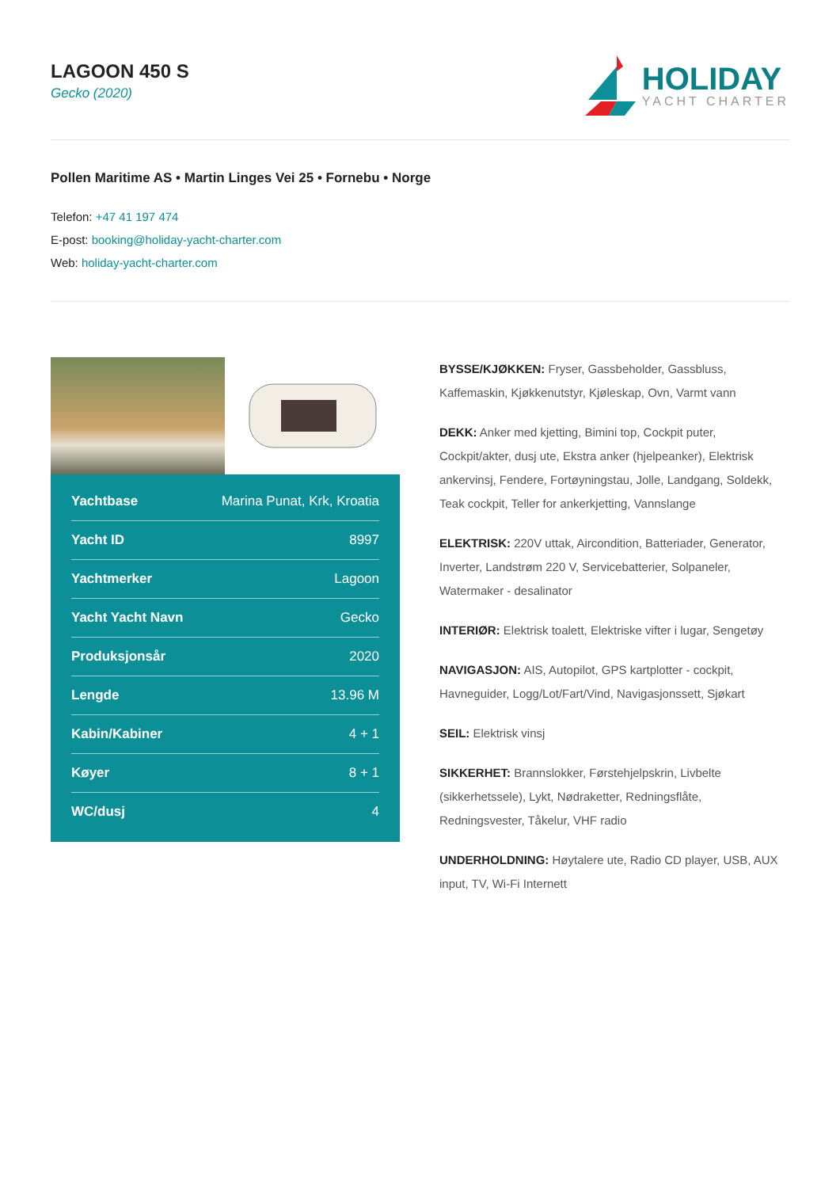LAGOON 450 S
Gecko (2020)
HOLIDAY
YACHT CHARTER
Pollen Maritime AS • Martin Linges Vei 25 • Fornebu • Norge
Telefon: +47 41 197 474
E-post: booking@holiday-yacht-charter.com
Web: holiday-yacht-charter.com
| Yachtbase | Marina Punat, Krk, Kroatia |
| Yacht ID | 8997 |
| Yachtmerker | Lagoon |
| Yacht Yacht Navn | Gecko |
| Produksjonsår | 2020 |
| Lengde | 13.96 M |
| Kabin/Kabiner | 4 + 1 |
| Køyer | 8 + 1 |
| WC/dusj | 4 |
BYSSE/KJØKKEN: Fryser, Gassbeholder, Gassbluss, Kaffemaskin, Kjøkkenutstyr, Kjøleskap, Ovn, Varmt vann
DEKK: Anker med kjetting, Bimini top, Cockpit puter, Cockpit/akter, dusj ute, Ekstra anker (hjelpeanker), Elektrisk ankervinsj, Fendere, Fortøyningstau, Jolle, Landgang, Soldekk, Teak cockpit, Teller for ankerkjetting, Vannslange
ELEKTRISK: 220V uttak, Aircondition, Batteriader, Generator, Inverter, Landstrøm 220 V, Servicebatterier, Solpaneler, Watermaker - desalinator
INTERIØR: Elektrisk toalett, Elektriske vifter i lugar, Sengetøy
NAVIGASJON: AIS, Autopilot, GPS kartplotter - cockpit, Havneguider, Logg/Lot/Fart/Vind, Navigasjonssett, Sjøkart
SEIL: Elektrisk vinsj
SIKKERHET: Brannslokker, Førstehjelpskrin, Livbelte (sikkerhetssele), Lykt, Nødraketter, Redningsflåte, Redningsvester, Tåkelur, VHF radio
UNDERHOLDNING: Høytalere ute, Radio CD player, USB, AUX input, TV, Wi-Fi Internett